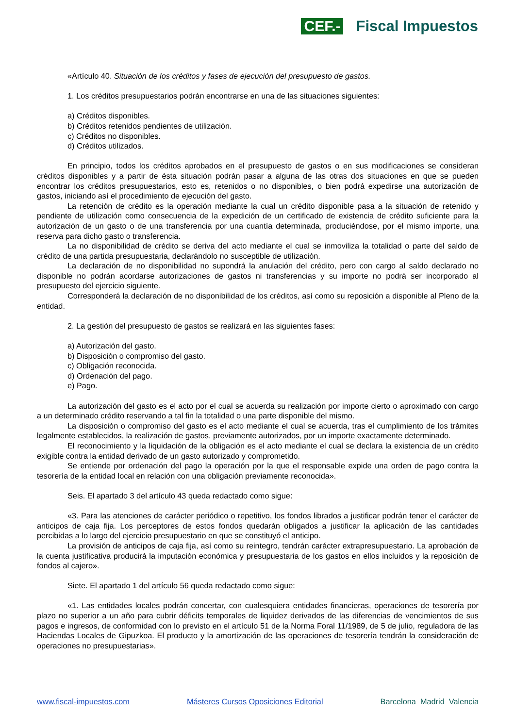CEF.- Fiscal Impuestos
«Artículo 40. Situación de los créditos y fases de ejecución del presupuesto de gastos.
1. Los créditos presupuestarios podrán encontrarse en una de las situaciones siguientes:
a) Créditos disponibles.
b) Créditos retenidos pendientes de utilización.
c) Créditos no disponibles.
d) Créditos utilizados.
En principio, todos los créditos aprobados en el presupuesto de gastos o en sus modificaciones se consideran créditos disponibles y a partir de ésta situación podrán pasar a alguna de las otras dos situaciones en que se pueden encontrar los créditos presupuestarios, esto es, retenidos o no disponibles, o bien podrá expedirse una autorización de gastos, iniciando así el procedimiento de ejecución del gasto.
La retención de crédito es la operación mediante la cual un crédito disponible pasa a la situación de retenido y pendiente de utilización como consecuencia de la expedición de un certificado de existencia de crédito suficiente para la autorización de un gasto o de una transferencia por una cuantía determinada, produciéndose, por el mismo importe, una reserva para dicho gasto o transferencia.
La no disponibilidad de crédito se deriva del acto mediante el cual se inmoviliza la totalidad o parte del saldo de crédito de una partida presupuestaria, declarándolo no susceptible de utilización.
La declaración de no disponibilidad no supondrá la anulación del crédito, pero con cargo al saldo declarado no disponible no podrán acordarse autorizaciones de gastos ni transferencias y su importe no podrá ser incorporado al presupuesto del ejercicio siguiente.
Corresponderá la declaración de no disponibilidad de los créditos, así como su reposición a disponible al Pleno de la entidad.
2. La gestión del presupuesto de gastos se realizará en las siguientes fases:
a) Autorización del gasto.
b) Disposición o compromiso del gasto.
c) Obligación reconocida.
d) Ordenación del pago.
e) Pago.
La autorización del gasto es el acto por el cual se acuerda su realización por importe cierto o aproximado con cargo a un determinado crédito reservando a tal fin la totalidad o una parte disponible del mismo.
La disposición o compromiso del gasto es el acto mediante el cual se acuerda, tras el cumplimiento de los trámites legalmente establecidos, la realización de gastos, previamente autorizados, por un importe exactamente determinado.
El reconocimiento y la liquidación de la obligación es el acto mediante el cual se declara la existencia de un crédito exigible contra la entidad derivado de un gasto autorizado y comprometido.
Se entiende por ordenación del pago la operación por la que el responsable expide una orden de pago contra la tesorería de la entidad local en relación con una obligación previamente reconocida».
Seis. El apartado 3 del artículo 43 queda redactado como sigue:
«3. Para las atenciones de carácter periódico o repetitivo, los fondos librados a justificar podrán tener el carácter de anticipos de caja fija. Los perceptores de estos fondos quedarán obligados a justificar la aplicación de las cantidades percibidas a lo largo del ejercicio presupuestario en que se constituyó el anticipo.
La provisión de anticipos de caja fija, así como su reintegro, tendrán carácter extrapresupuestario. La aprobación de la cuenta justificativa producirá la imputación económica y presupuestaria de los gastos en ellos incluidos y la reposición de fondos al cajero».
Siete. El apartado 1 del artículo 56 queda redactado como sigue:
«1. Las entidades locales podrán concertar, con cualesquiera entidades financieras, operaciones de tesorería por plazo no superior a un año para cubrir déficits temporales de liquidez derivados de las diferencias de vencimientos de sus pagos e ingresos, de conformidad con lo previsto en el artículo 51 de la Norma Foral 11/1989, de 5 de julio, reguladora de las Haciendas Locales de Gipuzkoa. El producto y la amortización de las operaciones de tesorería tendrán la consideración de operaciones no presupuestarias».
www.fiscal-impuestos.com Másteres Cursos Oposiciones Editorial Barcelona Madrid Valencia